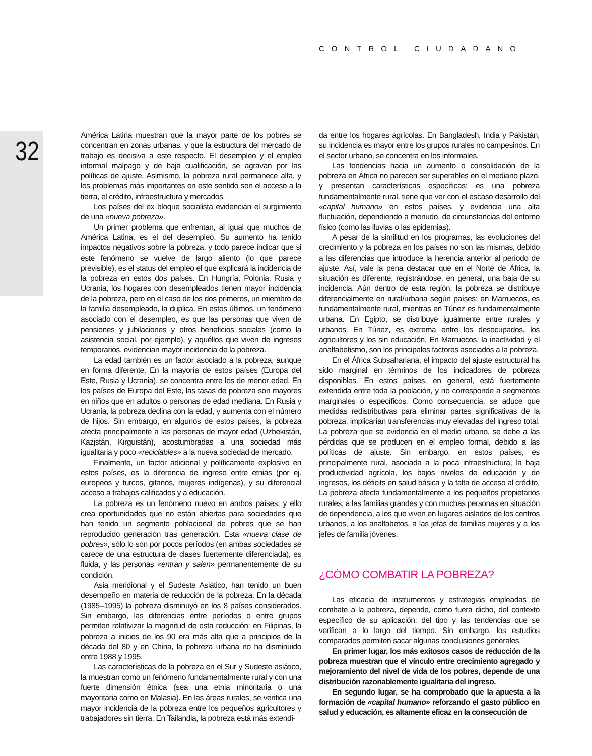CONTROL CIUDADANO
32
América Latina muestran que la mayor parte de los pobres se concentran en zonas urbanas, y que la estructura del mercado de trabajo es decisiva a este respecto. El desempleo y el empleo informal malpago y de baja cualificación, se agravan por las políticas de ajuste. Asimismo, la pobreza rural permanece alta, y los problemas más importantes en este sentido son el acceso a la tierra, el crédito, infraestructura y mercados.
Los países del ex bloque socialista evidencian el surgimiento de una «nueva pobreza».
Un primer problema que enfrentan, al igual que muchos de América Latina, es el del desempleo. Su aumento ha tenido impactos negativos sobre la pobreza, y todo parece indicar que si este fenómeno se vuelve de largo aliento (lo que parece previsible), es el status del empleo el que explicará la incidencia de la pobreza en estos dos países. En Hungría, Polonia, Rusia y Ucrania, los hogares con desempleados tienen mayor incidencia de la pobreza, pero en el caso de los dos primeros, un miembro de la familia desempleado, la duplica. En estos últimos, un fenómeno asociado con el desempleo, es que las personas que viven de pensiones y jubilaciones y otros beneficios sociales (como la asistencia social, por ejemplo), y aquéllos que viven de ingresos temporarios, evidencian mayor incidencia de la pobreza.
La edad también es un factor asociado a la pobreza, aunque en forma diferente. En la mayoría de estos países (Europa del Este, Rusia y Ucrania), se concentra entre los de menor edad. En los países de Europa del Este, las tasas de pobreza son mayores en niños que en adultos o personas de edad mediana. En Rusia y Ucrania, la pobreza declina con la edad, y aumenta con el número de hijos. Sin embargo, en algunos de estos países, la pobreza afecta principalmente a las personas de mayor edad (Uzbekistán, Kazjstán, Kirguistán), acostumbradas a una sociedad más igualitaria y poco «reciclables» a la nueva sociedad de mercado.
Finalmente, un factor adicional y políticamente explosivo en estos países, es la diferencia de ingreso entre etnias (por ej. europeos y turcos, gitanos, mujeres indígenas), y su diferencial acceso a trabajos calificados y a educación.
La pobreza es un fenómeno nuevo en ambos países, y ello crea oportunidades que no están abiertas para sociedades que han tenido un segmento poblacional de pobres que se han reproducido generación tras generación. Esta «nueva clase de pobres», sólo lo son por pocos períodos (en ambas sociedades se carece de una estructura de clases fuertemente diferenciada), es fluida, y las personas «entran y salen» permanentemente de su condición.
Asia meridional y el Sudeste Asiático, han tenido un buen desempeño en materia de reducción de la pobreza. En la década (1985–1995) la pobreza disminuyó en los 8 países considerados. Sin embargo, las diferencias entre períodos o entre grupos permiten relativizar la magnitud de esta reducción: en Filipinas, la pobreza a inicios de los 90 era más alta que a principios de la década del 80 y en China, la pobreza urbana no ha disminuido entre 1988 y 1995.
Las características de la pobreza en el Sur y Sudeste asiático, la muestran como un fenómeno fundamentalmente rural y con una fuerte dimensión étnica (sea una etnia minoritaria o una mayoritaria como en Malasia). En las áreas rurales, se verifica una mayor incidencia de la pobreza entre los pequeños agricultores y trabajadores sin tierra. En Tailandia, la pobreza está más extendi-
da entre los hogares agrícolas. En Bangladesh, India y Pakistán, su incidencia es mayor entre los grupos rurales no campesinos. En el sector urbano, se concentra en los informales.
Las tendencias hacia un aumento o consolidación de la pobreza en África no parecen ser superables en el mediano plazo, y presentan características específicas: es una pobreza fundamentalmente rural, tiene que ver con el escaso desarrollo del «capital humano» en estos países, y evidencia una alta fluctuación, dependiendo a menudo, de circunstancias del entorno físico (como las lluvias o las epidemias).
A pesar de la similitud en los programas, las evoluciones del crecimiento y la pobreza en los países no son las mismas, debido a las diferencias que introduce la herencia anterior al período de ajuste. Así, vale la pena destacar que en el Norte de África, la situación es diferente, registrándose, en general, una baja de su incidencia. Aún dentro de esta región, la pobreza se distribuye diferencialmente en rural/urbana según países: en Marruecos, es fundamentalmente rural, mientras en Túnez es fundamentalmente urbana. En Egipto, se distribuye igualmente entre rurales y urbanos. En Túnez, es extrema entre los desocupados, los agricultores y los sin educación. En Marruecos, la inactividad y el analfabetismo, son los principales factores asociados a la pobreza.
En el África Subsahariana, el impacto del ajuste estructural ha sido marginal en términos de los indicadores de pobreza disponibles. En estos países, en general, está fuertemente extendida entre toda la población, y no corresponde a segmentos marginales o específicos. Como consecuencia, se aduce que medidas redistributivas para eliminar partes significativas de la pobreza, implicarían transferencias muy elevadas del ingreso total. La pobreza que se evidencia en el medio urbano, se debe a las pérdidas que se producen en el empleo formal, debido a las políticas de ajuste. Sin embargo, en estos países, es principalmente rural, asociada a la poca infraestructura, la baja productividad agrícola, los bajos niveles de educación y de ingresos, los déficits en salud básica y la falta de acceso al crédito. La pobreza afecta fundamentalmente a los pequeños propietarios rurales, a las familias grandes y con muchas personas en situación de dependencia, a los que viven en lugares aislados de los centros urbanos, a los analfabetos, a las jefas de familias mujeres y a los jefes de familia jóvenes.
¿CÓMO COMBATIR LA POBREZA?
Las eficacia de instrumentos y estrategias empleadas de combate a la pobreza, depende, como fuera dicho, del contexto específico de su aplicación: del tipo y las tendencias que se verifican a lo largo del tiempo. Sin embargo, los estudios comparados permiten sacar algunas conclusiones generales.
En primer lugar, los más exitosos casos de reducción de la pobreza muestran que el vínculo entre crecimiento agregado y mejoramiento del nivel de vida de los pobres, depende de una distribución razonablemente igualitaria del ingreso.
En segundo lugar, se ha comprobado que la apuesta a la formación de «capital humano» reforzando el gasto público en salud y educación, es altamente eficaz en la consecución de